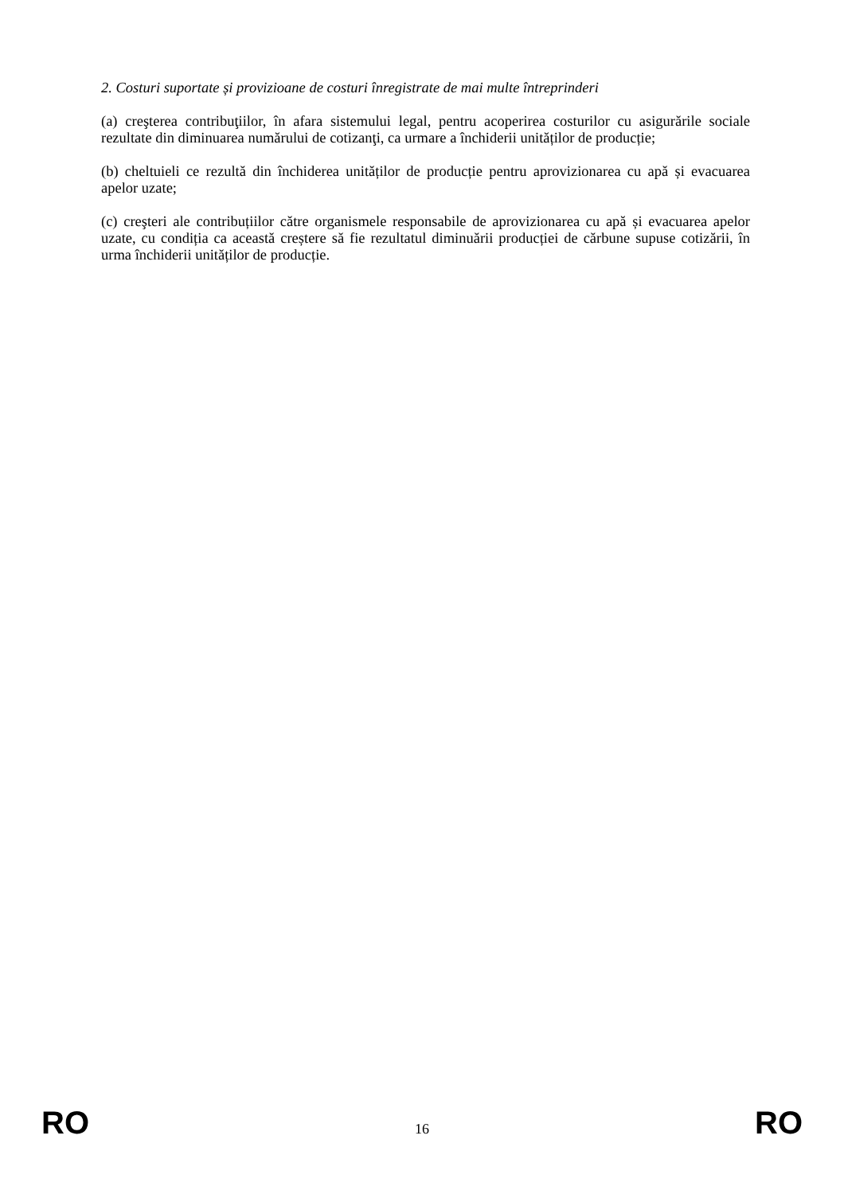2. Costuri suportate și provizioane de costuri înregistrate de mai multe întreprinderi
(a) creşterea contribuţiilor, în afara sistemului legal, pentru acoperirea costurilor cu asigurările sociale rezultate din diminuarea numărului de cotizanţi, ca urmare a închiderii unităților de producție;
(b) cheltuieli ce rezultă din închiderea unităților de producție pentru aprovizionarea cu apă și evacuarea apelor uzate;
(c) creşteri ale contribuțiilor către organismele responsabile de aprovizionarea cu apă și evacuarea apelor uzate, cu condiția ca această creștere să fie rezultatul diminuării producției de cărbune supuse cotizării, în urma închiderii unităților de producție.
RO 16 RO